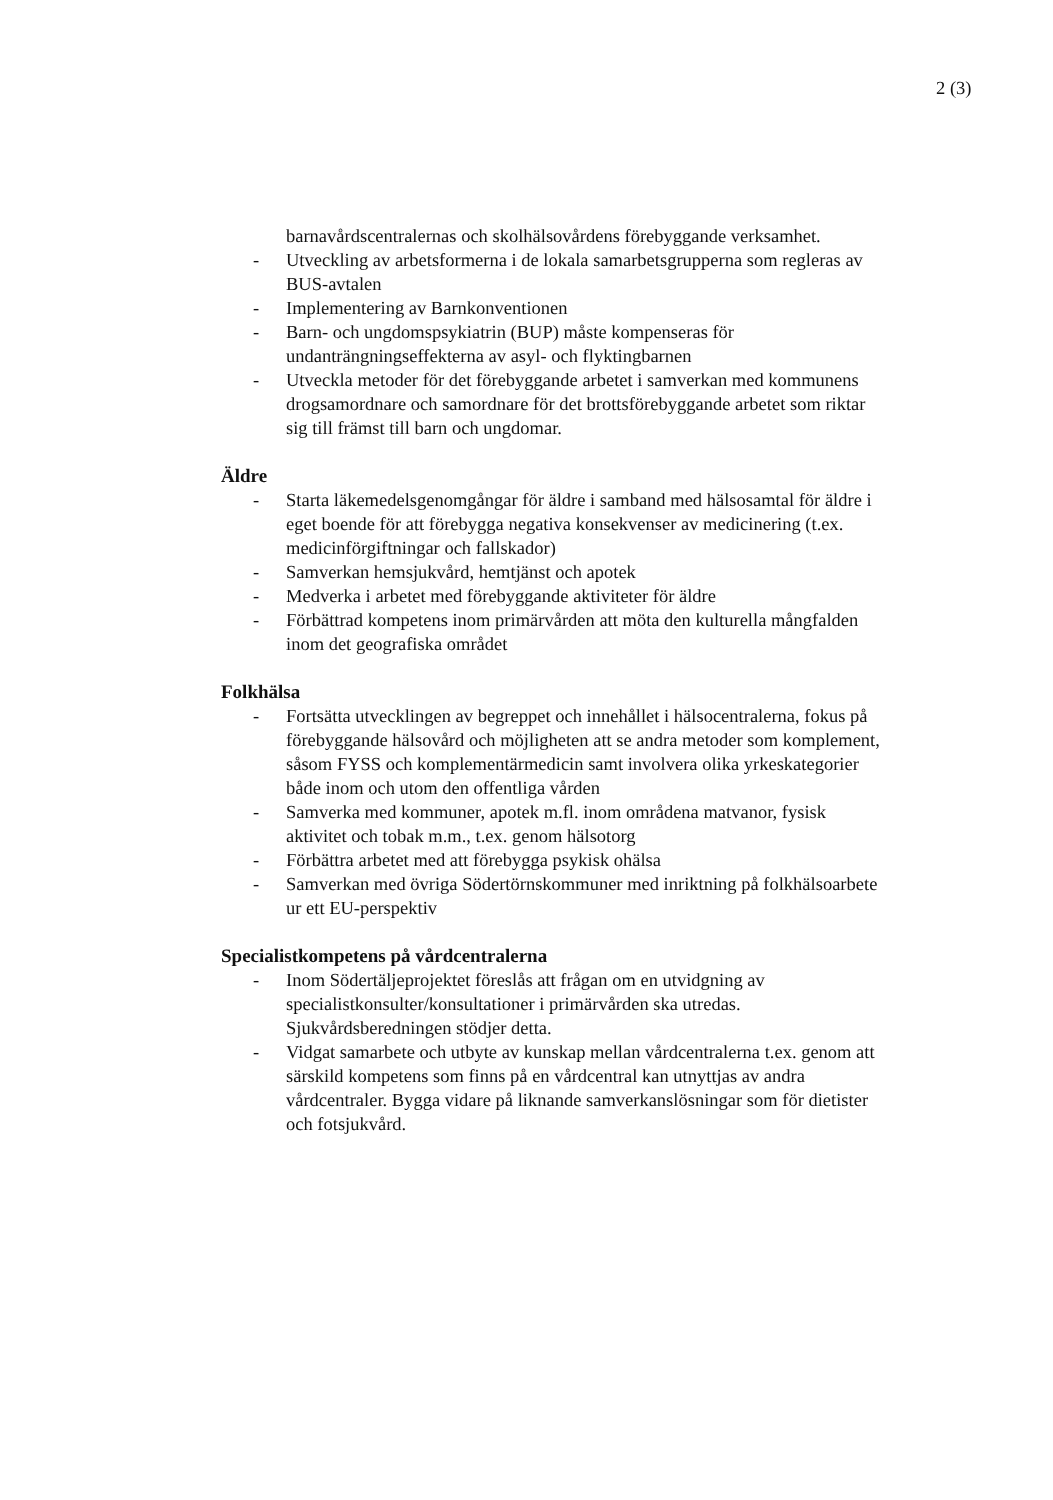2 (3)
barnavårdscentralernas och skolhälsovårdens förebyggande verksamhet.
- Utveckling av arbetsformerna i de lokala samarbetsgrupperna som regleras av BUS-avtalen
- Implementering av Barnkonventionen
- Barn- och ungdomspsykiatrin (BUP) måste kompenseras för undanträngningseffekterna av asyl- och flyktingbarnen
- Utveckla metoder för det förebyggande arbetet i samverkan med kommunens drogsamordnare och samordnare för det brottsförebyggande arbetet som riktar sig till främst till barn och ungdomar.
Äldre
- Starta läkemedelsgenomgångar för äldre i samband med hälsosamtal för äldre i eget boende för att förebygga negativa konsekvenser av medicinering (t.ex. medicinförgiftningar och fallskador)
- Samverkan hemsjukvård, hemtjänst och apotek
- Medverka i arbetet med förebyggande aktiviteter för äldre
- Förbättrad kompetens inom primärvården att möta den kulturella mångfalden inom det geografiska området
Folkhälsa
- Fortsätta utvecklingen av begreppet och innehållet i hälsocentralerna, fokus på förebyggande hälsovård och möjligheten att se andra metoder som komplement, såsom FYSS och komplementärmedicin samt involvera olika yrkeskategorier både inom och utom den offentliga vården
- Samverka med kommuner, apotek m.fl. inom områdena matvanor, fysisk aktivitet och tobak m.m., t.ex. genom hälsotorg
- Förbättra arbetet med att förebygga psykisk ohälsa
- Samverkan med övriga Södertörnskommuner med inriktning på folkhälsoarbete ur ett EU-perspektiv
Specialistkompetens på vårdcentralerna
- Inom Södertäljeprojektet föreslås att frågan om en utvidgning av specialistkonsulter/konsultationer i primärvården ska utredas. Sjukvårdsberedningen stödjer detta.
- Vidgat samarbete och utbyte av kunskap mellan vårdcentralerna t.ex. genom att särskild kompetens som finns på en vårdcentral kan utnyttjas av andra vårdcentraler. Bygga vidare på liknande samverkanslösningar som för dietister och fotsjukvård.